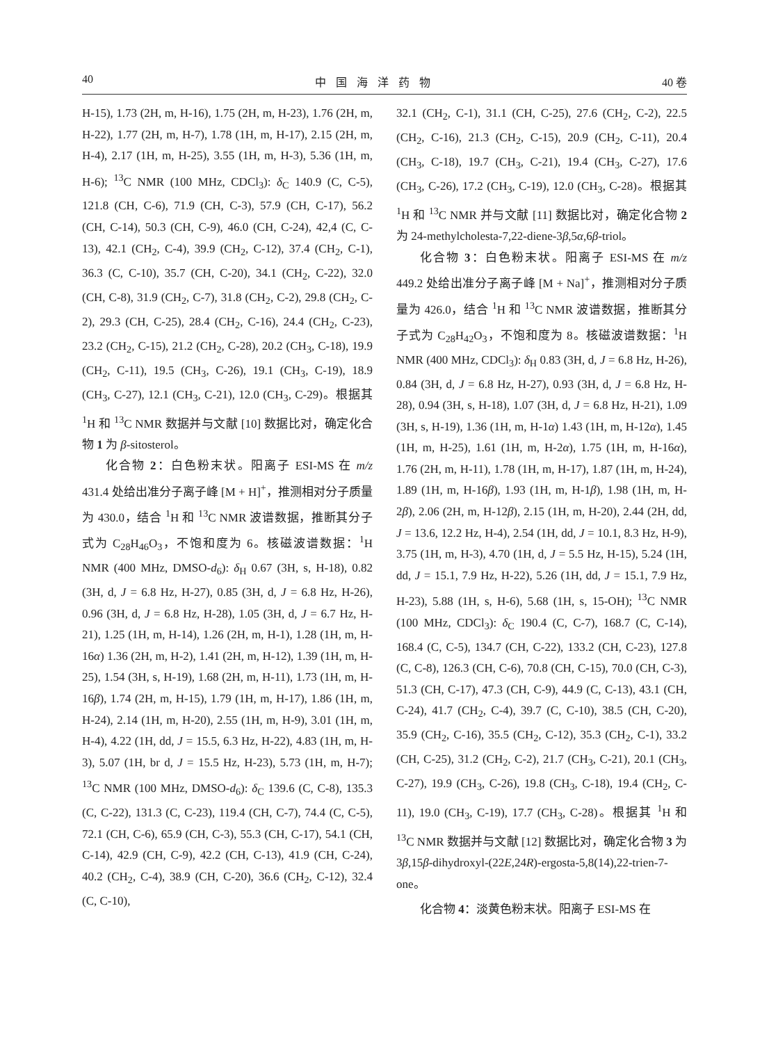40 中国海洋药物 40 卷
H-15), 1.73 (2H, m, H-16), 1.75 (2H, m, H-23), 1.76 (2H, m, H-22), 1.77 (2H, m, H-7), 1.78 (1H, m, H-17), 2.15 (2H, m, H-4), 2.17 (1H, m, H-25), 3.55 (1H, m, H-3), 5.36 (1H, m, H-6); <sup>13</sup>C NMR (100 MHz, CDCl<sub>3</sub>): δ<sub>C</sub> 140.9 (C, C-5), 121.8 (CH, C-6), 71.9 (CH, C-3), 57.9 (CH, C-17), 56.2 (CH, C-14), 50.3 (CH, C-9), 46.0 (CH, C-24), 42,4 (C, C-13), 42.1 (CH<sub>2</sub>, C-4), 39.9 (CH<sub>2</sub>, C-12), 37.4 (CH<sub>2</sub>, C-1), 36.3 (C, C-10), 35.7 (CH, C-20), 34.1 (CH<sub>2</sub>, C-22), 32.0 (CH, C-8), 31.9 (CH<sub>2</sub>, C-7), 31.8 (CH<sub>2</sub>, C-2), 29.8 (CH<sub>2</sub>, C-2), 29.3 (CH, C-25), 28.4 (CH<sub>2</sub>, C-16), 24.4 (CH<sub>2</sub>, C-23), 23.2 (CH<sub>2</sub>, C-15), 21.2 (CH<sub>2</sub>, C-28), 20.2 (CH<sub>3</sub>, C-18), 19.9 (CH<sub>2</sub>, C-11), 19.5 (CH<sub>3</sub>, C-26), 19.1 (CH<sub>3</sub>, C-19), 18.9 (CH<sub>3</sub>, C-27), 12.1 (CH<sub>3</sub>, C-21), 12.0 (CH<sub>3</sub>, C-29)。根据其<sup>1</sup>H 和 <sup>13</sup>C NMR 数据并与文献 [10] 数据比对，确定化合物 1 为 β-sitosterol。
化合物 2：白色粉末状。阳离子 ESI-MS 在 m/z 431.4 处给出准分子离子峰 [M + H]<sup>+</sup>，推测相对分子质量为 430.0，结合 <sup>1</sup>H 和 <sup>13</sup>C NMR 波谱数据，推断其分子式为 C<sub>28</sub>H<sub>46</sub>O<sub>3</sub>，不饱和度为 6。核磁波谱数据：<sup>1</sup>H NMR (400 MHz, DMSO-d<sub>6</sub>): δ<sub>H</sub> 0.67 (3H, s, H-18), 0.82 (3H, d, J = 6.8 Hz, H-27), 0.85 (3H, d, J = 6.8 Hz, H-26), 0.96 (3H, d, J = 6.8 Hz, H-28), 1.05 (3H, d, J = 6.7 Hz, H-21), 1.25 (1H, m, H-14), 1.26 (2H, m, H-1), 1.28 (1H, m, H-16α) 1.36 (2H, m, H-2), 1.41 (2H, m, H-12), 1.39 (1H, m, H-25), 1.54 (3H, s, H-19), 1.68 (2H, m, H-11), 1.73 (1H, m, H-16β), 1.74 (2H, m, H-15), 1.79 (1H, m, H-17), 1.86 (1H, m, H-24), 2.14 (1H, m, H-20), 2.55 (1H, m, H-9), 3.01 (1H, m, H-4), 4.22 (1H, dd, J = 15.5, 6.3 Hz, H-22), 4.83 (1H, m, H-3), 5.07 (1H, br d, J = 15.5 Hz, H-23), 5.73 (1H, m, H-7); <sup>13</sup>C NMR (100 MHz, DMSO-d<sub>6</sub>): δ<sub>C</sub> 139.6 (C, C-8), 135.3 (C, C-22), 131.3 (C, C-23), 119.4 (CH, C-7), 74.4 (C, C-5), 72.1 (CH, C-6), 65.9 (CH, C-3), 55.3 (CH, C-17), 54.1 (CH, C-14), 42.9 (CH, C-9), 42.2 (CH, C-13), 41.9 (CH, C-24), 40.2 (CH<sub>2</sub>, C-4), 38.9 (CH, C-20), 36.6 (CH<sub>2</sub>, C-12), 32.4 (C, C-10),
32.1 (CH<sub>2</sub>, C-1), 31.1 (CH, C-25), 27.6 (CH<sub>2</sub>, C-2), 22.5 (CH<sub>2</sub>, C-16), 21.3 (CH<sub>2</sub>, C-15), 20.9 (CH<sub>2</sub>, C-11), 20.4 (CH<sub>3</sub>, C-18), 19.7 (CH<sub>3</sub>, C-21), 19.4 (CH<sub>3</sub>, C-27), 17.6 (CH<sub>3</sub>, C-26), 17.2 (CH<sub>3</sub>, C-19), 12.0 (CH<sub>3</sub>, C-28)。根据其 <sup>1</sup>H 和 <sup>13</sup>C NMR 并与文献 [11] 数据比对，确定化合物 2 为 24-methylcholesta-7,22-diene-3β,5α,6β-triol。
化合物 3：白色粉末状。阳离子 ESI-MS 在 m/z 449.2 处给出准分子离子峰 [M + Na]<sup>+</sup>，推测相对分子质量为 426.0，结合 <sup>1</sup>H 和 <sup>13</sup>C NMR 波谱数据，推断其分子式为 C<sub>28</sub>H<sub>42</sub>O<sub>3</sub>，不饱和度为 8。核磁波谱数据：<sup>1</sup>H NMR (400 MHz, CDCl<sub>3</sub>): δ<sub>H</sub> 0.83 (3H, d, J = 6.8 Hz, H-26), 0.84 (3H, d, J = 6.8 Hz, H-27), 0.93 (3H, d, J = 6.8 Hz, H-28), 0.94 (3H, s, H-18), 1.07 (3H, d, J = 6.8 Hz, H-21), 1.09 (3H, s, H-19), 1.36 (1H, m, H-1α) 1.43 (1H, m, H-12α), 1.45 (1H, m, H-25), 1.61 (1H, m, H-2α), 1.75 (1H, m, H-16α), 1.76 (2H, m, H-11), 1.78 (1H, m, H-17), 1.87 (1H, m, H-24), 1.89 (1H, m, H-16β), 1.93 (1H, m, H-1β), 1.98 (1H, m, H-2β), 2.06 (2H, m, H-12β), 2.15 (1H, m, H-20), 2.44 (2H, dd, J = 13.6, 12.2 Hz, H-4), 2.54 (1H, dd, J = 10.1, 8.3 Hz, H-9), 3.75 (1H, m, H-3), 4.70 (1H, d, J = 5.5 Hz, H-15), 5.24 (1H, dd, J = 15.1, 7.9 Hz, H-22), 5.26 (1H, dd, J = 15.1, 7.9 Hz, H-23), 5.88 (1H, s, H-6), 5.68 (1H, s, 15-OH); <sup>13</sup>C NMR (100 MHz, CDCl<sub>3</sub>): δ<sub>C</sub> 190.4 (C, C-7), 168.7 (C, C-14), 168.4 (C, C-5), 134.7 (CH, C-22), 133.2 (CH, C-23), 127.8 (C, C-8), 126.3 (CH, C-6), 70.8 (CH, C-15), 70.0 (CH, C-3), 51.3 (CH, C-17), 47.3 (CH, C-9), 44.9 (C, C-13), 43.1 (CH, C-24), 41.7 (CH<sub>2</sub>, C-4), 39.7 (C, C-10), 38.5 (CH, C-20), 35.9 (CH<sub>2</sub>, C-16), 35.5 (CH<sub>2</sub>, C-12), 35.3 (CH<sub>2</sub>, C-1), 33.2 (CH, C-25), 31.2 (CH<sub>2</sub>, C-2), 21.7 (CH<sub>3</sub>, C-21), 20.1 (CH<sub>3</sub>, C-27), 19.9 (CH<sub>3</sub>, C-26), 19.8 (CH<sub>3</sub>, C-18), 19.4 (CH<sub>2</sub>, C-11), 19.0 (CH<sub>3</sub>, C-19), 17.7 (CH<sub>3</sub>, C-28)。根据其 <sup>1</sup>H 和 <sup>13</sup>C NMR 数据并与文献 [12] 数据比对，确定化合物 3 为 3β,15β-dihydroxyl-(22E,24R)-ergosta-5,8(14),22-trien-7-one。
化合物 4：淡黄色粉末状。阳离子 ESI-MS 在